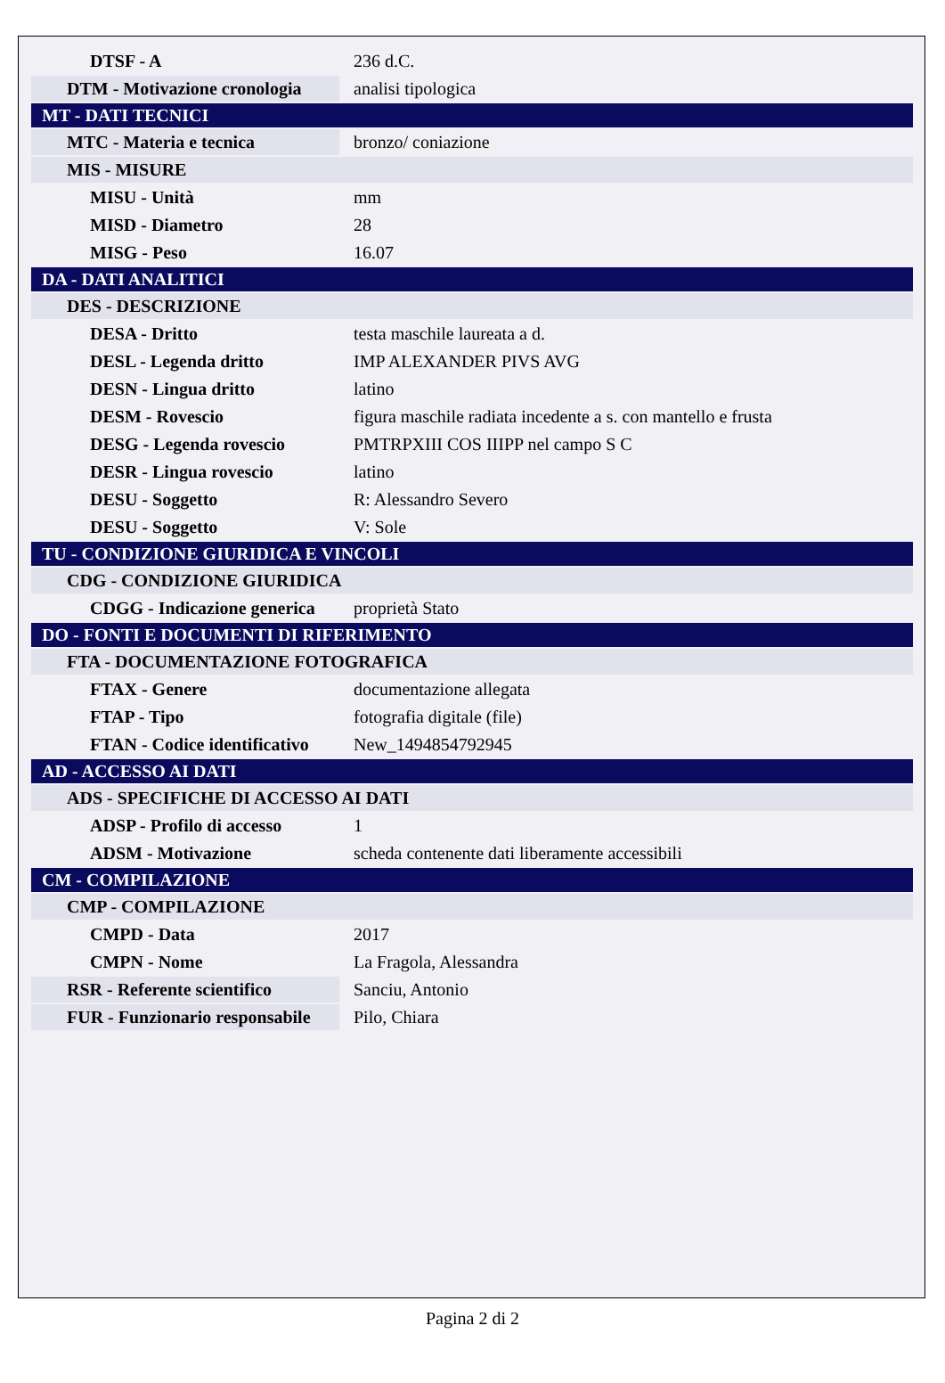| DTSF - A | 236 d.C. |
| DTM - Motivazione cronologia | analisi tipologica |
| MT - DATI TECNICI | |
| MTC - Materia e tecnica | bronzo/ coniazione |
| MIS - MISURE | |
| MISU - Unità | mm |
| MISD - Diametro | 28 |
| MISG - Peso | 16.07 |
| DA - DATI ANALITICI | |
| DES - DESCRIZIONE | |
| DESA - Dritto | testa maschile laureata a d. |
| DESL - Legenda dritto | IMP ALEXANDER PIVS AVG |
| DESN - Lingua dritto | latino |
| DESM - Rovescio | figura maschile radiata incedente a s. con mantello e frusta |
| DESG - Legenda rovescio | PMTRPXIII COS IIIPP nel campo S C |
| DESR - Lingua rovescio | latino |
| DESU - Soggetto | R: Alessandro Severo |
| DESU - Soggetto | V: Sole |
| TU - CONDIZIONE GIURIDICA E VINCOLI | |
| CDG - CONDIZIONE GIURIDICA | |
| CDGG - Indicazione generica | proprietà Stato |
| DO - FONTI E DOCUMENTI DI RIFERIMENTO | |
| FTA - DOCUMENTAZIONE FOTOGRAFICA | |
| FTAX - Genere | documentazione allegata |
| FTAP - Tipo | fotografia digitale (file) |
| FTAN - Codice identificativo | New_1494854792945 |
| AD - ACCESSO AI DATI | |
| ADS - SPECIFICHE DI ACCESSO AI DATI | |
| ADSP - Profilo di accesso | 1 |
| ADSM - Motivazione | scheda contenente dati liberamente accessibili |
| CM - COMPILAZIONE | |
| CMP - COMPILAZIONE | |
| CMPD - Data | 2017 |
| CMPN - Nome | La Fragola, Alessandra |
| RSR - Referente scientifico | Sanciu, Antonio |
| FUR - Funzionario responsabile | Pilo, Chiara |
Pagina 2 di 2